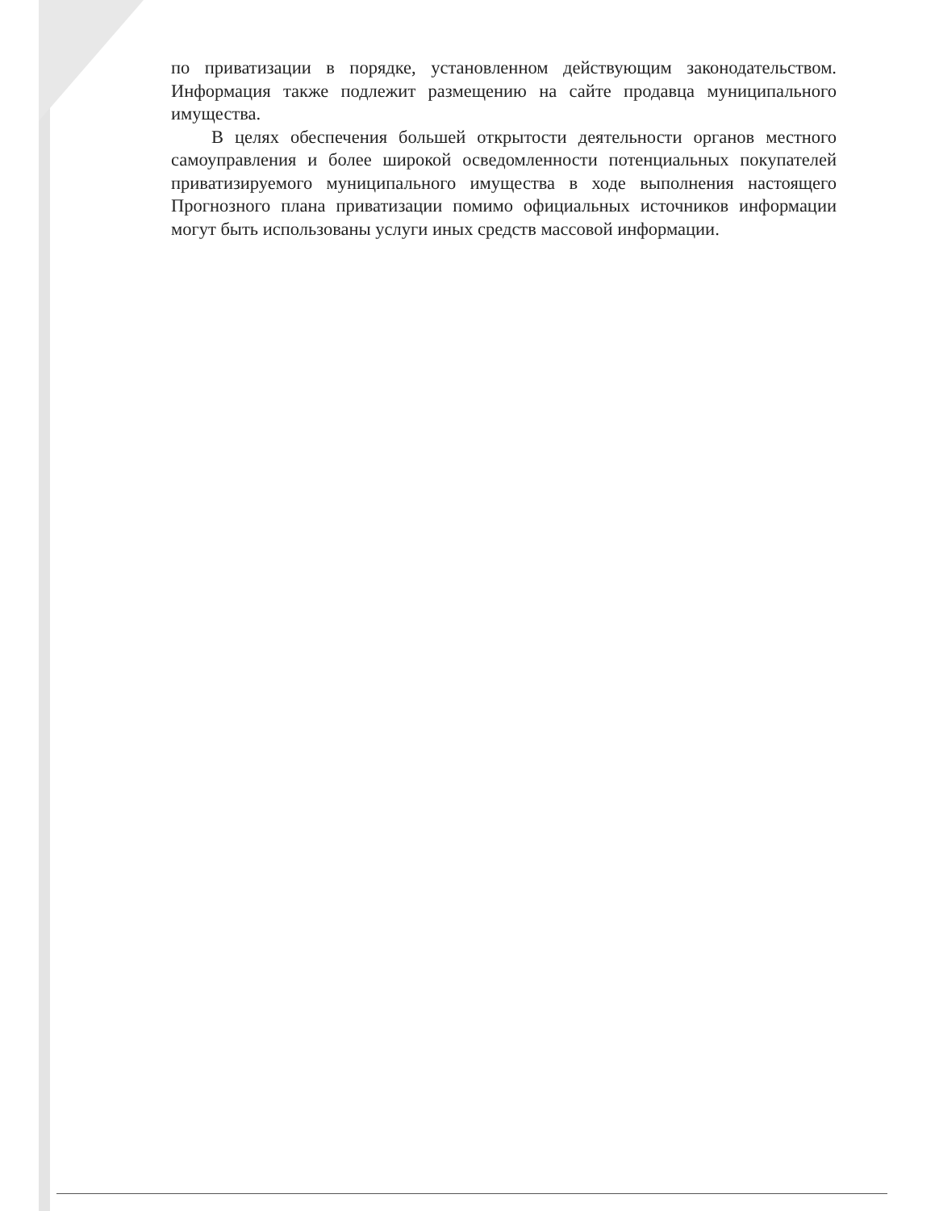по приватизации в порядке, установленном действующим законодательством. Информация также подлежит размещению на сайте продавца муниципального имущества.
В целях обеспечения большей открытости деятельности органов местного самоуправления и более широкой осведомленности потенциальных покупателей приватизируемого муниципального имущества в ходе выполнения настоящего Прогнозного плана приватизации помимо официальных источников информации могут быть использованы услуги иных средств массовой информации.